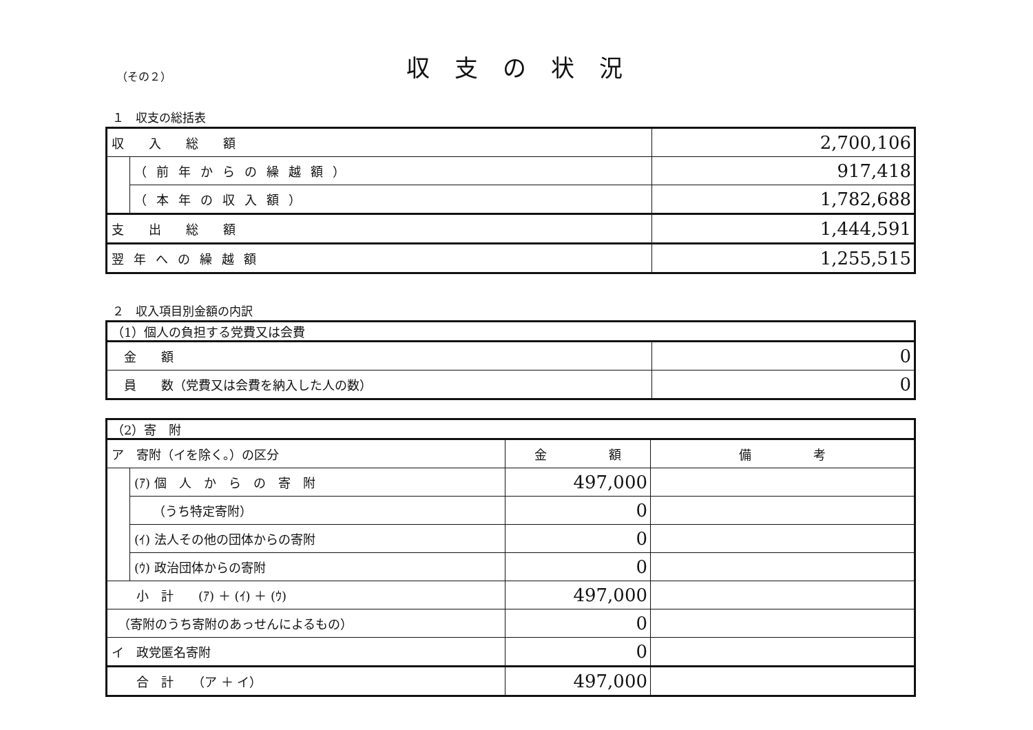収支の状況
（その２）
１　収支の総括表
| 収 入 総 額 | | 2,700,106 |
| | （前年からの繰越額） | 917,418 |
| | （本年の収入額） | 1,782,688 |
| 支 出 総 額 | | 1,444,591 |
| 翌年への繰越額 | | 1,255,515 |
２　収入項目別金額の内訳
| （1）個人の負担する党費又は会費 | |
| 金 額 | 0 |
| 員 数（党費又は会費を納入した人の数） | 0 |
| （2）寄 附 | | | |
| ア 寄附（イを除く。）の区分 | | 金 額 | 備 考 |
| | (ｱ) 個 人 か ら の 寄 附 | 497,000 | |
| | （うち特定寄附） | 0 | |
| | (ｲ) 法人その他の団体からの寄附 | 0 | |
| | (ｳ) 政治団体からの寄附 | 0 | |
| 小 計 (ｱ) ＋ (ｲ) ＋ (ｳ) | | 497,000 | |
| （寄附のうち寄附のあっせんによるもの） | | 0 | |
| イ 政党匿名寄附 | | 0 | |
| 合 計 （ア ＋ イ） | | 497,000 | |